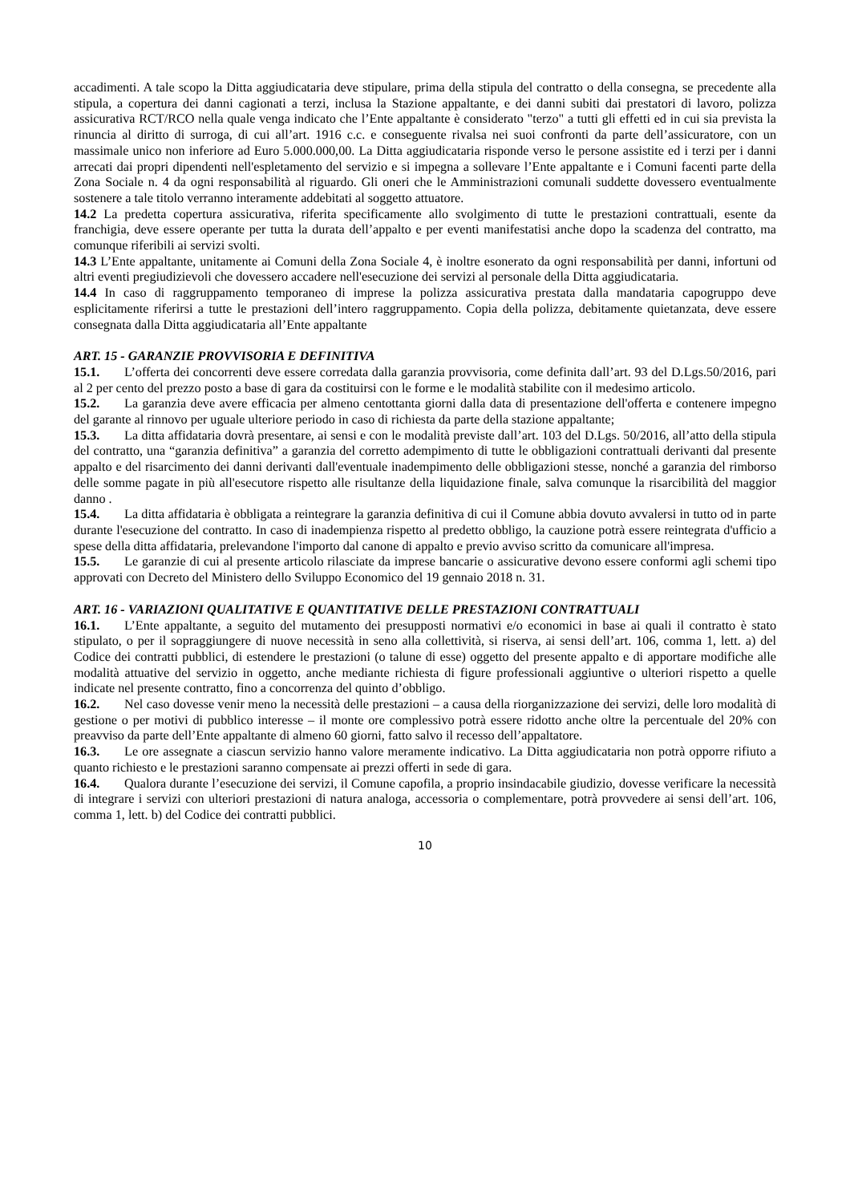accadimenti. A tale scopo la Ditta aggiudicataria deve stipulare, prima della stipula del contratto o della consegna, se precedente alla stipula, a copertura dei danni cagionati a terzi, inclusa la Stazione appaltante, e dei danni subiti dai prestatori di lavoro, polizza assicurativa RCT/RCO nella quale venga indicato che l’Ente appaltante è considerato "terzo" a tutti gli effetti ed in cui sia prevista la rinuncia al diritto di surroga, di cui all’art. 1916 c.c. e conseguente rivalsa nei suoi confronti da parte dell’assicuratore, con un massimale unico non inferiore ad Euro 5.000.000,00. La Ditta aggiudicataria risponde verso le persone assistite ed i terzi per i danni arrecati dai propri dipendenti nell'espletamento del servizio e si impegna a sollevare l’Ente appaltante e i Comuni facenti parte della Zona Sociale n. 4 da ogni responsabilità al riguardo. Gli oneri che le Amministrazioni comunali suddette dovessero eventualmente sostenere a tale titolo verranno interamente addebitati al soggetto attuatore.
14.2 La predetta copertura assicurativa, riferita specificamente allo svolgimento di tutte le prestazioni contrattuali, esente da franchigia, deve essere operante per tutta la durata dell’appalto e per eventi manifestatisi anche dopo la scadenza del contratto, ma comunque riferibili ai servizi svolti.
14.3 L’Ente appaltante, unitamente ai Comuni della Zona Sociale 4, è inoltre esonerato da ogni responsabilità per danni, infortuni od altri eventi pregiudizievoli che dovessero accadere nell'esecuzione dei servizi al personale della Ditta aggiudicataria.
14.4 In caso di raggruppamento temporaneo di imprese la polizza assicurativa prestata dalla mandataria capogruppo deve esplicitamente riferirsi a tutte le prestazioni dell’intero raggruppamento. Copia della polizza, debitamente quietanzata, deve essere consegnata dalla Ditta aggiudicataria all’Ente appaltante
ART. 15 - GARANZIE PROVVISORIA E DEFINITIVA
15.1. L’offerta dei concorrenti deve essere corredata dalla garanzia provvisoria, come definita dall’art. 93 del D.Lgs.50/2016, pari al 2 per cento del prezzo posto a base di gara da costituirsi con le forme e le modalità stabilite con il medesimo articolo.
15.2. La garanzia deve avere efficacia per almeno centottanta giorni dalla data di presentazione dell'offerta e contenere impegno del garante al rinnovo per uguale ulteriore periodo in caso di richiesta da parte della stazione appaltante;
15.3. La ditta affidataria dovrà presentare, ai sensi e con le modalità previste dall’art. 103 del D.Lgs. 50/2016, all’atto della stipula del contratto, una “garanzia definitiva” a garanzia del corretto adempimento di tutte le obbligazioni contrattuali derivanti dal presente appalto e del risarcimento dei danni derivanti dall'eventuale inadempimento delle obbligazioni stesse, nonché a garanzia del rimborso delle somme pagate in più all'esecutore rispetto alle risultanze della liquidazione finale, salva comunque la risarcibilità del maggior danno .
15.4. La ditta affidataria è obbligata a reintegrare la garanzia definitiva di cui il Comune abbia dovuto avvalersi in tutto od in parte durante l'esecuzione del contratto. In caso di inadempienza rispetto al predetto obbligo, la cauzione potrà essere reintegrata d'ufficio a spese della ditta affidataria, prelevandone l'importo dal canone di appalto e previo avviso scritto da comunicare all'impresa.
15.5. Le garanzie di cui al presente articolo rilasciate da imprese bancarie o assicurative devono essere conformi agli schemi tipo approvati con Decreto del Ministero dello Sviluppo Economico del 19 gennaio 2018 n. 31.
ART. 16 - VARIAZIONI QUALITATIVE E QUANTITATIVE DELLE PRESTAZIONI CONTRATTUALI
16.1. L’Ente appaltante, a seguito del mutamento dei presupposti normativi e/o economici in base ai quali il contratto è stato stipulato, o per il sopraggiungere di nuove necessità in seno alla collettività, si riserva, ai sensi dell’art. 106, comma 1, lett. a) del Codice dei contratti pubblici, di estendere le prestazioni (o talune di esse) oggetto del presente appalto e di apportare modifiche alle modalità attuative del servizio in oggetto, anche mediante richiesta di figure professionali aggiuntive o ulteriori rispetto a quelle indicate nel presente contratto, fino a concorrenza del quinto d’obbligo.
16.2. Nel caso dovesse venir meno la necessità delle prestazioni – a causa della riorganizzazione dei servizi, delle loro modalità di gestione o per motivi di pubblico interesse – il monte ore complessivo potrà essere ridotto anche oltre la percentuale del 20% con preavviso da parte dell’Ente appaltante di almeno 60 giorni, fatto salvo il recesso dell’appaltatore.
16.3. Le ore assegnate a ciascun servizio hanno valore meramente indicativo. La Ditta aggiudicataria non potrà opporre rifiuto a quanto richiesto e le prestazioni saranno compensate ai prezzi offerti in sede di gara.
16.4. Qualora durante l’esecuzione dei servizi, il Comune capofila, a proprio insindacabile giudizio, dovesse verificare la necessità di integrare i servizi con ulteriori prestazioni di natura analoga, accessoria o complementare, potrà provvedere ai sensi dell’art. 106, comma 1, lett. b) del Codice dei contratti pubblici.
10